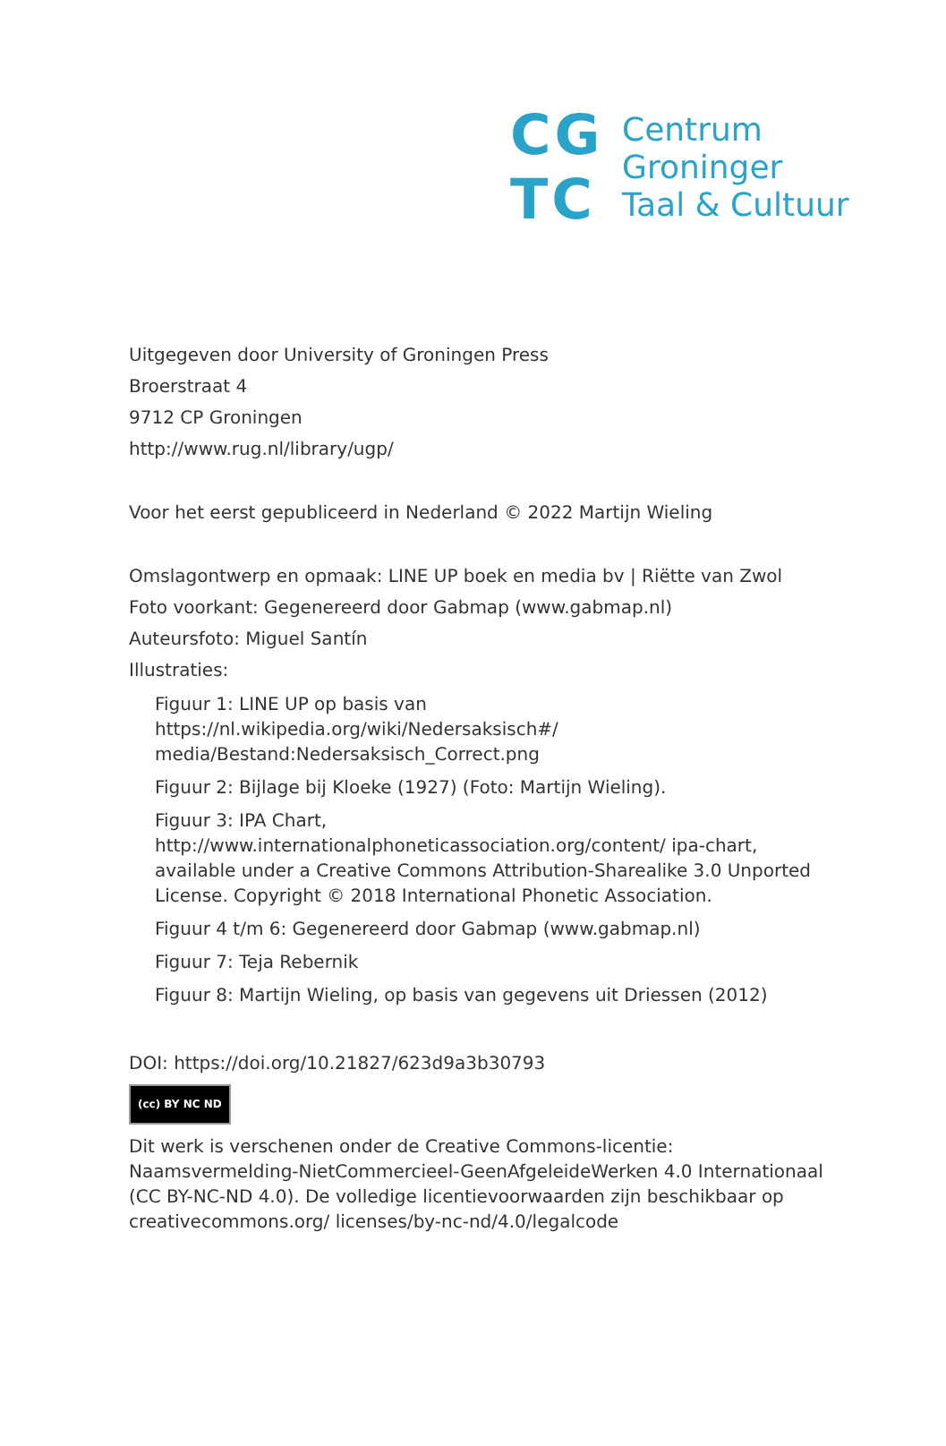CG
TC
Centrum
Groninger
Taal & Cultuur
Uitgegeven door University of Groningen Press
Broerstraat 4
9712 CP Groningen
http://www.rug.nl/library/ugp/
Voor het eerst gepubliceerd in Nederland © 2022 Martijn Wieling
Omslagontwerp en opmaak: LINE UP boek en media bv | Riëtte van Zwol
Foto voorkant: Gegenereerd door Gabmap (www.gabmap.nl)
Auteursfoto: Miguel Santín
Illustraties:
Figuur 1: LINE UP op basis van https://nl.wikipedia.org/wiki/Nedersaksisch#/ media/Bestand:Nedersaksisch_Correct.png
Figuur 2: Bijlage bij Kloeke (1927) (Foto: Martijn Wieling).
Figuur 3: IPA Chart, http://www.internationalphoneticassociation.org/content/ ipa-chart, available under a Creative Commons Attribution-Sharealike 3.0 Unported License. Copyright © 2018 International Phonetic Association.
Figuur 4 t/m 6: Gegenereerd door Gabmap (www.gabmap.nl)
Figuur 7: Teja Rebernik
Figuur 8: Martijn Wieling, op basis van gegevens uit Driessen (2012)
DOI: https://doi.org/10.21827/623d9a3b30793
(cc) BY NC ND
Dit werk is verschenen onder de Creative Commons-licentie: Naamsvermelding-NietCommercieel-GeenAfgeleideWerken 4.0 Internationaal (CC BY-NC-ND 4.0). De volledige licentievoorwaarden zijn beschikbaar op creativecommons.org/ licenses/by-nc-nd/4.0/legalcode